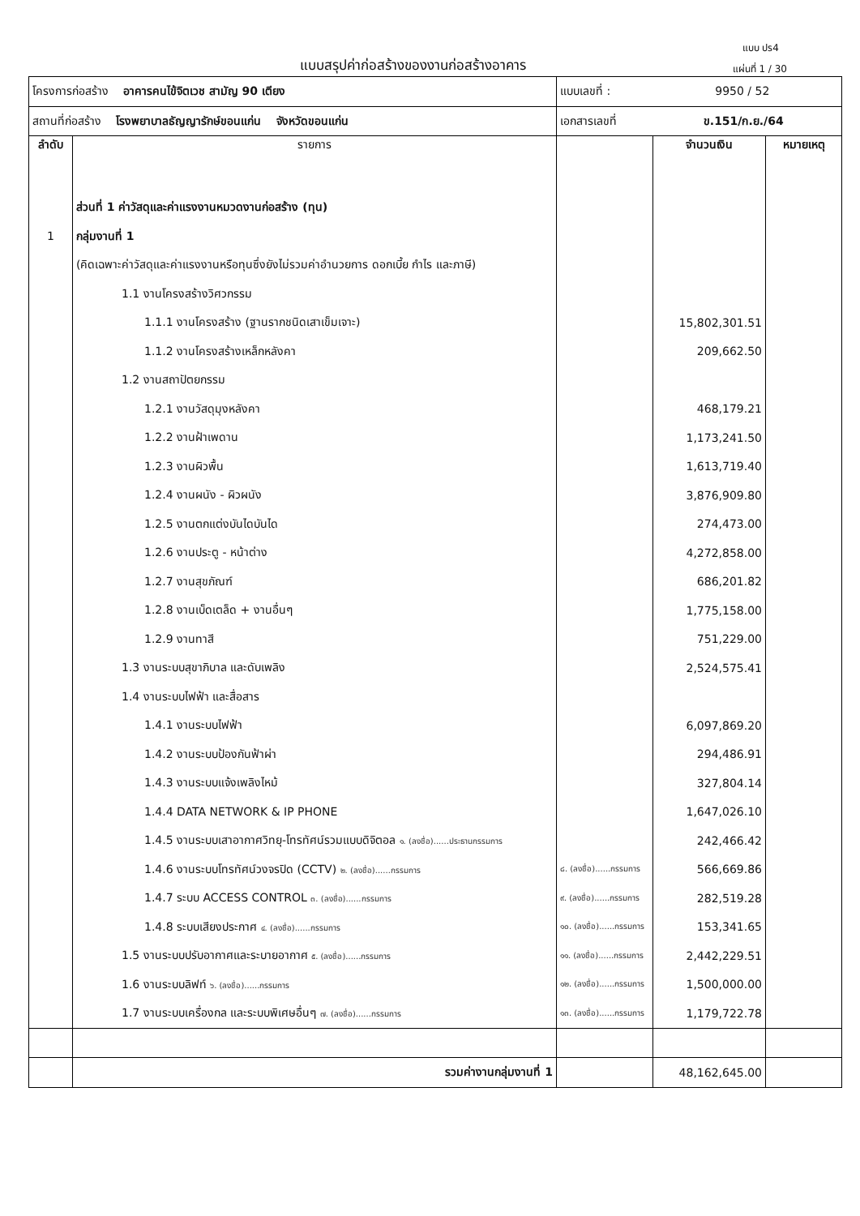แบบ ปร4
แบบสรุปค่าก่อสร้างของงานก่อสร้างอาคาร
แผ่นที่ 1 / 30
| โครงการก่อสร้าง อาคารคนไข้จิตเวช สามัญ 90 เตียง | | แบบเลขที่ : 9950 / 52 | | |
| สถานที่ก่อสร้าง โรงพยาบาลธัญญารักษ์ขอนแก่น จังหวัดขอนแก่น | | เอกสารเลขที่ ข.151/ก.ย./64 | | |
| ลำดับ | รายการ | | จำนวนเงิน | หมายเหตุ |
| | ส่วนที่ 1 ค่าวัสดุและค่าแรงงานหมวดงานก่อสร้าง (ทุน) | | | |
| 1 | กลุ่มงานที่ 1 | | | |
| | (คิดเฉพาะค่าวัสดุและค่าแรงงานหรือทุนซึ่งยังไม่รวมค่าอำนวยการ ดอกเบี้ย กำไร และภาษี) | | | |
| | 1.1 งานโครงสร้างวิศวกรรม | | | |
| | 1.1.1 งานโครงสร้าง (ฐานรากชนิดเสาเข็มเจาะ) | | 15,802,301.51 | |
| | 1.1.2 งานโครงสร้างเหล็กหลังคา | | 209,662.50 | |
| | 1.2 งานสถาปัตยกรรม | | | |
| | 1.2.1 งานวัสดุมุงหลังคา | | 468,179.21 | |
| | 1.2.2 งานฝ้าเพดาน | | 1,173,241.50 | |
| | 1.2.3 งานผิวพื้น | | 1,613,719.40 | |
| | 1.2.4 งานผนัง - ผิวผนัง | | 3,876,909.80 | |
| | 1.2.5 งานตกแต่งบันไดบันได | | 274,473.00 | |
| | 1.2.6 งานประตู - หน้าต่าง | | 4,272,858.00 | |
| | 1.2.7 งานสุขภัณฑ์ | | 686,201.82 | |
| | 1.2.8 งานเบ็ดเตล็ด + งานอื่นๆ | | 1,775,158.00 | |
| | 1.2.9 งานทาสี | | 751,229.00 | |
| | 1.3 งานระบบสุขาภิบาล และดับเพลิง | | 2,524,575.41 | |
| | 1.4 งานระบบไฟฟ้า และสื่อสาร | | | |
| | 1.4.1 งานระบบไฟฟ้า | | 6,097,869.20 | |
| | 1.4.2 งานระบบป้องกันฟ้าผ่า | | 294,486.91 | |
| | 1.4.3 งานระบบแจ้งเพลิงไหม้ | | 327,804.14 | |
| | 1.4.4 DATA NETWORK & IP PHONE | | 1,647,026.10 | |
| | 1.4.5 งานระบบเสาอากาศวิทยุ-โทรทัศน์รวมแบบดิจิตอล ๑. (ลงชื่อ)......ประธานกรรมการ | | 242,466.42 | |
| | 1.4.6 งานระบบโทรทัศน์วงจรปิด (CCTV) ๒. (ลงชื่อ)......กรรมการ | ๘. (ลงชื่อ)......กรรมการ | 566,669.86 | |
| | 1.4.7 ระบบ ACCESS CONTROL ๓. (ลงชื่อ)......กรรมการ | ๙. (ลงชื่อ)......กรรมการ | 282,519.28 | |
| | 1.4.8 ระบบเสียงประกาศ ๔. (ลงชื่อ)......กรรมการ | ๑๐. (ลงชื่อ)......กรรมการ | 153,341.65 | |
| | 1.5 งานระบบปรับอากาศและระบายอากาศ ๕. (ลงชื่อ)......กรรมการ | ๑๑. (ลงชื่อ)......กรรมการ | 2,442,229.51 | |
| | 1.6 งานระบบลิฟท์ ๖. (ลงชื่อ)......กรรมการ | ๑๒. (ลงชื่อ)......กรรมการ | 1,500,000.00 | |
| | 1.7 งานระบบเครื่องกล และระบบพิเศษอื่นๆ ๗. (ลงชื่อ)......กรรมการ | ๑๓. (ลงชื่อ)......กรรมการ | 1,179,722.78 | |
| | รวมค่างานกลุ่มงานที่ 1 | | 48,162,645.00 | |